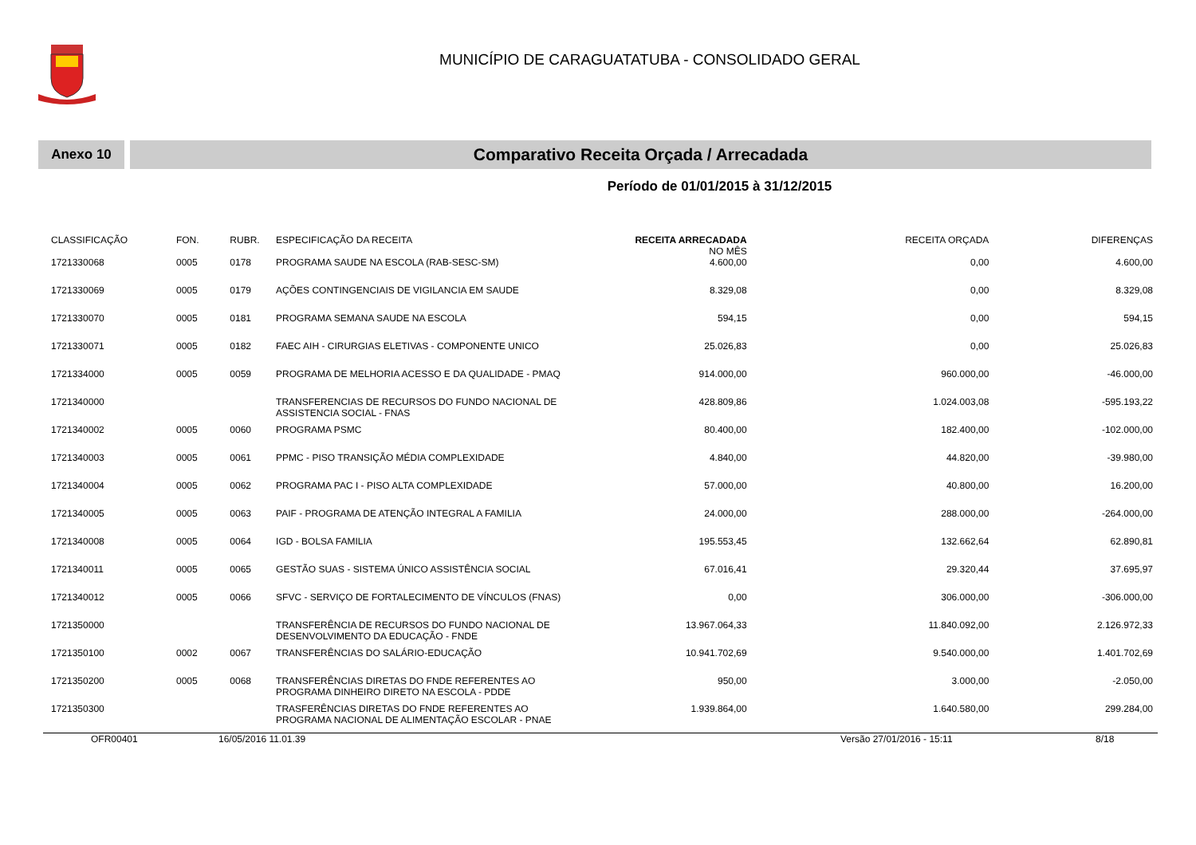MUNICÍPIO DE CARAGUATATUBA - CONSOLIDADO GERAL
Anexo 10
Comparativo Receita Orçada / Arrecadada
Período de 01/01/2015 à 31/12/2015
| CLASSIFICAÇÃO | FON. | RUBR. | ESPECIFICAÇÃO DA RECEITA | RECEITA ARRECADADA NO MÊS | RECEITA ORÇADA | DIFERENÇAS |
| --- | --- | --- | --- | --- | --- | --- |
| 1721330068 | 0005 | 0178 | PROGRAMA SAUDE NA ESCOLA (RAB-SESC-SM) | 4.600,00 | 0,00 | 4.600,00 |
| 1721330069 | 0005 | 0179 | AÇÕES CONTINGENCIAIS DE VIGILANCIA EM SAUDE | 8.329,08 | 0,00 | 8.329,08 |
| 1721330070 | 0005 | 0181 | PROGRAMA SEMANA SAUDE NA ESCOLA | 594,15 | 0,00 | 594,15 |
| 1721330071 | 0005 | 0182 | FAEC AIH - CIRURGIAS ELETIVAS - COMPONENTE UNICO | 25.026,83 | 0,00 | 25.026,83 |
| 1721334000 | 0005 | 0059 | PROGRAMA DE MELHORIA ACESSO E DA QUALIDADE - PMAQ | 914.000,00 | 960.000,00 | -46.000,00 |
| 1721340000 | | | TRANSFERENCIAS DE RECURSOS DO FUNDO NACIONAL DE ASSISTENCIA SOCIAL - FNAS | 428.809,86 | 1.024.003,08 | -595.193,22 |
| 1721340002 | 0005 | 0060 | PROGRAMA PSMC | 80.400,00 | 182.400,00 | -102.000,00 |
| 1721340003 | 0005 | 0061 | PPMC - PISO TRANSIÇÃO MÉDIA COMPLEXIDADE | 4.840,00 | 44.820,00 | -39.980,00 |
| 1721340004 | 0005 | 0062 | PROGRAMA PAC I - PISO ALTA COMPLEXIDADE | 57.000,00 | 40.800,00 | 16.200,00 |
| 1721340005 | 0005 | 0063 | PAIF - PROGRAMA DE ATENÇÃO INTEGRAL A FAMILIA | 24.000,00 | 288.000,00 | -264.000,00 |
| 1721340008 | 0005 | 0064 | IGD - BOLSA FAMILIA | 195.553,45 | 132.662,64 | 62.890,81 |
| 1721340011 | 0005 | 0065 | GESTÃO SUAS - SISTEMA ÚNICO ASSISTÊNCIA SOCIAL | 67.016,41 | 29.320,44 | 37.695,97 |
| 1721340012 | 0005 | 0066 | SFVC - SERVIÇO DE FORTALECIMENTO DE VÍNCULOS (FNAS) | 0,00 | 306.000,00 | -306.000,00 |
| 1721350000 | | | TRANSFERÊNCIA DE RECURSOS DO FUNDO NACIONAL DE DESENVOLVIMENTO DA EDUCAÇÃO - FNDE | 13.967.064,33 | 11.840.092,00 | 2.126.972,33 |
| 1721350100 | 0002 | 0067 | TRANSFERÊNCIAS DO SALÁRIO-EDUCAÇÃO | 10.941.702,69 | 9.540.000,00 | 1.401.702,69 |
| 1721350200 | 0005 | 0068 | TRANSFERÊNCIAS DIRETAS DO FNDE REFERENTES AO PROGRAMA DINHEIRO DIRETO NA ESCOLA - PDDE | 950,00 | 3.000,00 | -2.050,00 |
| 1721350300 | | | TRASFERÊNCIAS DIRETAS DO FNDE REFERENTES AO PROGRAMA NACIONAL DE ALIMENTAÇÃO ESCOLAR - PNAE | 1.939.864,00 | 1.640.580,00 | 299.284,00 |
OFR00401 16/05/2016 11.01.39 Versão 27/01/2016 - 15:11 8/18